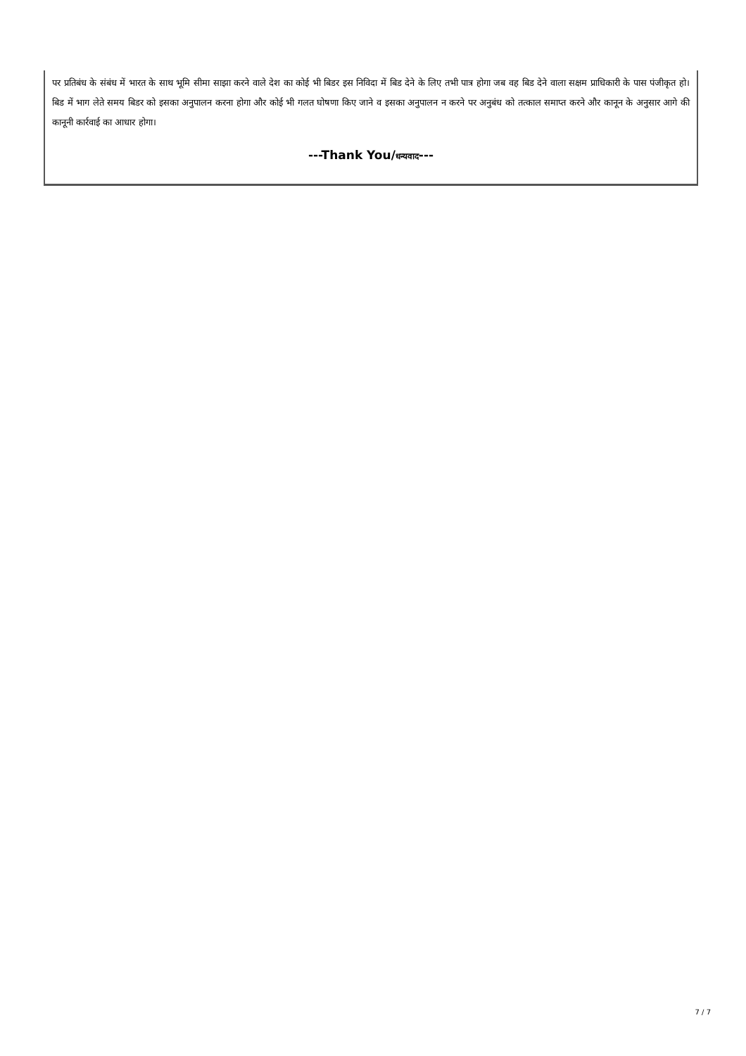पर प्रतिबंध के संबंध में भारत के साथ भूमि सीमा साझा करने वाले देश का कोई भी बिडर इस निविदा में बिड देने के लिए तभी पात्र होगा जब वह बिड देने वाला सक्षम प्राधिकारी के पास पंजीकृत हो।बिड में भाग लेते समय बिडर को इसका अनुपालन करना होगा और कोई भी गलत घोषणा किए जाने व इसका अनुपालन न करने पर अनुबंध को तत्काल समाप्त करने और कानून के अनुसार आगे की कानूनी कार्रवाई का आधार होगा।
---Thank You/धन्यवाद---
7 / 7